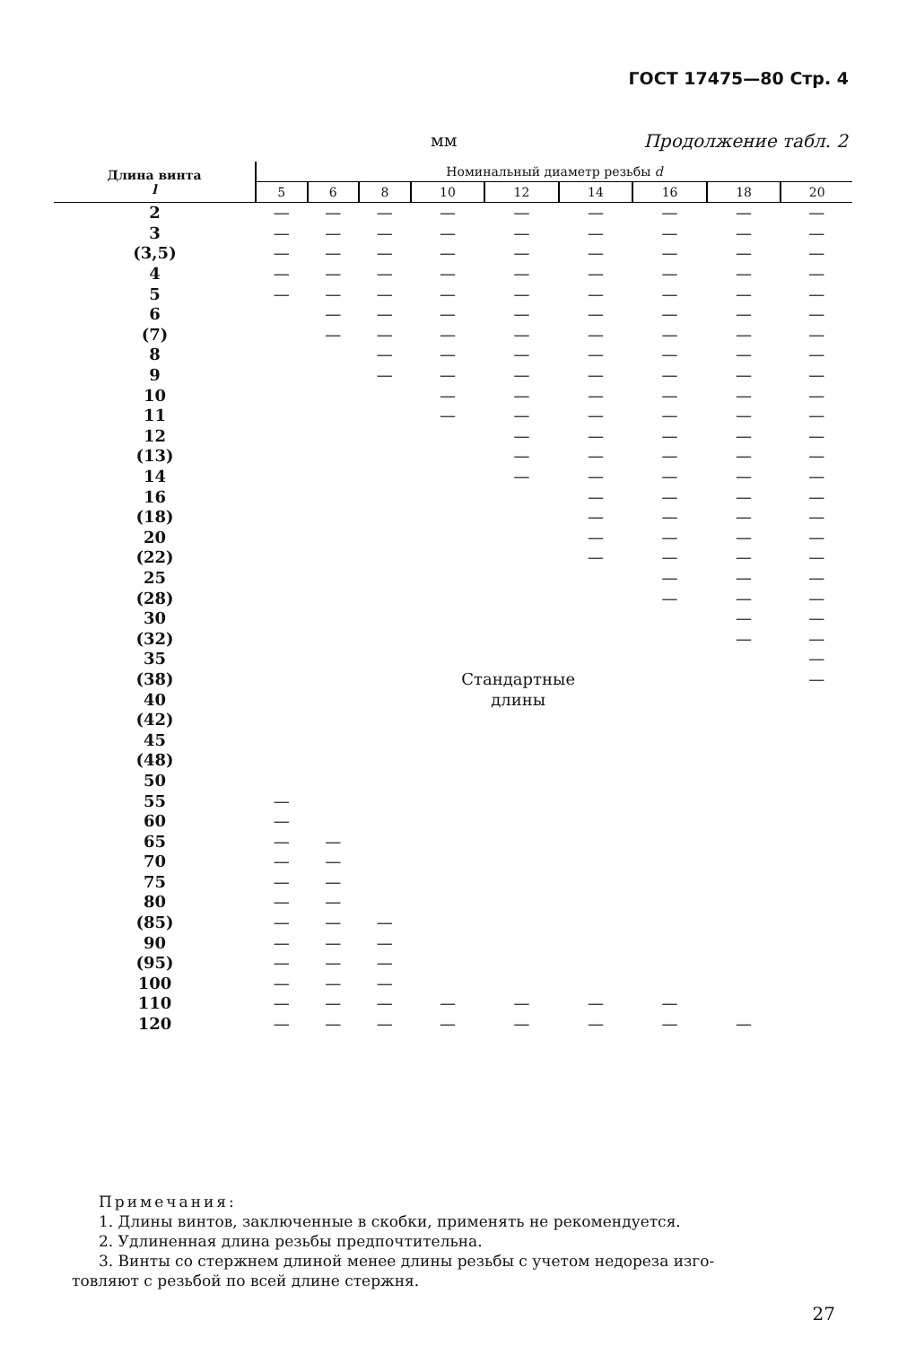ГОСТ 17475—80 Стр. 4
мм Продолжение табл. 2
| Длина винта l | Номинальный диаметр резьбы d | | | | | | | | |
| --- | --- | --- | --- | --- | --- | --- | --- | --- | --- |
| | 5 | 6 | 8 | 10 | 12 | 14 | 16 | 18 | 20 |
| 2 | — | — | — | — | — | — | — | — | — |
| 3 | — | — | — | — | — | — | — | — | — |
| (3,5) | — | — | — | — | — | — | — | — | — |
| 4 | — | — | — | — | — | — | — | — | — |
| 5 | — | — | — | — | — | — | — | — | — |
| 6 | | — | — | — | — | — | — | — | — |
| (7) | | — | — | — | — | — | — | — | — |
| 8 | | | — | — | — | — | — | — | — |
| 9 | | | — | — | — | — | — | — | — |
| 10 | | | | — | — | — | — | — | — |
| 11 | | | | — | — | — | — | — | — |
| 12 | | | | | — | — | — | — | — |
| (13) | | | | | — | — | — | — | — |
| 14 | | | | | — | — | — | — | — |
| 16 | | | | | | — | — | — | — |
| (18) | | | | | | — | — | — | — |
| 20 | | | | | | — | — | — | — |
| (22) | | | | | | — | — | — | — |
| 25 | | | | | | | — | — | — |
| (28) | | | | | | | — | — | — |
| 30 | | | | | | | | — | — |
| (32) | | | | | | | | — | — |
| 35 | | | | | | | | | — |
| (38) | Стандартные | | | | | | | | — |
| 40 | длины | | | | | | | | |
| (42) | | | | | | | | | |
| 45 | | | | | | | | | |
| (48) | | | | | | | | | |
| 50 | | | | | | | | | |
| 55 | — | | | | | | | | |
| 60 | — | | | | | | | | |
| 65 | — | — | | | | | | | |
| 70 | — | — | | | | | | | |
| 75 | — | — | | | | | | | |
| 80 | — | — | | | | | | | |
| (85) | — | — | — | | | | | | |
| 90 | — | — | — | | | | | | |
| (95) | — | — | — | | | | | | |
| 100 | — | — | — | | | | | | |
| 110 | — | — | — | — | — | — | — | | |
| 120 | — | — | — | — | — | — | — | — | |
Примечания:
1. Длины винтов, заключенные в скобки, применять не рекомендуется.
2. Удлиненная длина резьбы предпочтительна.
3. Винты со стержнем длиной менее длины резьбы с учетом недореза изго-
товляют с резьбой по всей длине стержня.
27